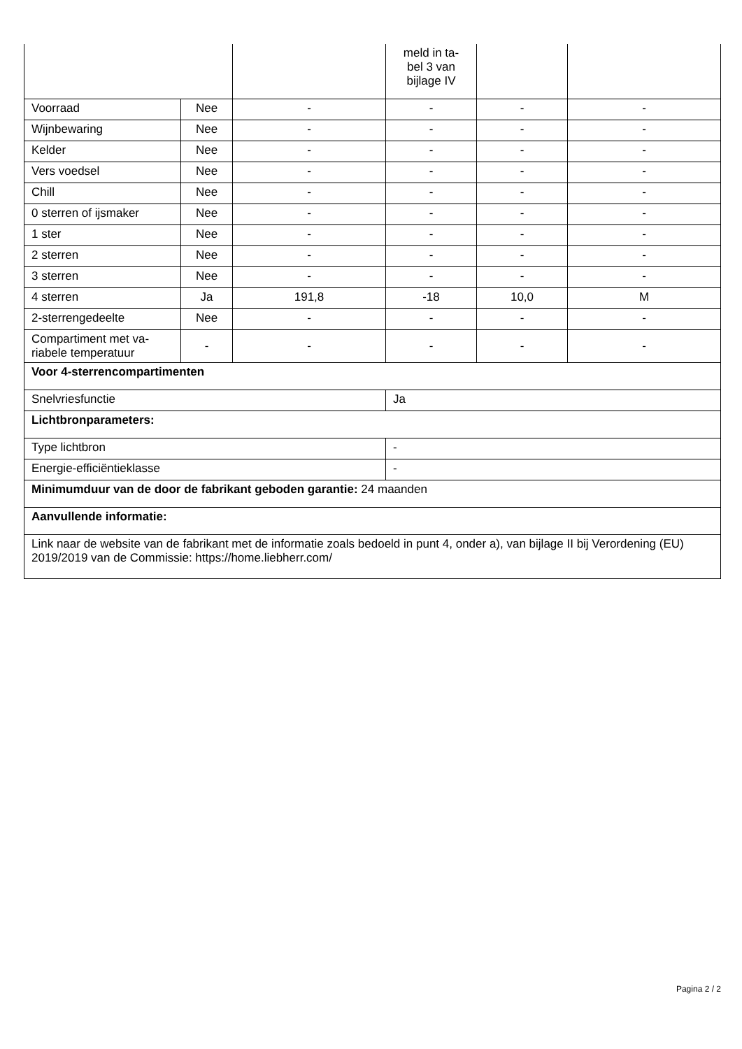| | | | meld in ta- bel 3 van bijlage IV | | |
| Voorraad | Nee | - | - | - | - |
| Wijnbewaring | Nee | - | - | - | - |
| Kelder | Nee | - | - | - | - |
| Vers voedsel | Nee | - | - | - | - |
| Chill | Nee | - | - | - | - |
| 0 sterren of ijsmaker | Nee | - | - | - | - |
| 1 ster | Nee | - | - | - | - |
| 2 sterren | Nee | - | - | - | - |
| 3 sterren | Nee | - | - | - | - |
| 4 sterren | Ja | 191,8 | -18 | 10,0 | M |
| 2-sterrengedeelte | Nee | - | - | - | - |
| Compartiment met va- riabele temperatuur | - | - | - | - | - |
| Voor 4-sterrencompartimenten | | | | | |
| Snelvriesfunctie | | | Ja | | |
| Lichtbronparameters: | | | | | |
| Type lichtbron | | | - | | |
| Energie-efficiëntieklasse | | | - | | |
| Minimumduur van de door de fabrikant geboden garantie: 24 maanden | | | | | |
| Aanvullende informatie: | | | | | |
| Link naar de website van de fabrikant met de informatie zoals bedoeld in punt 4, onder a), van bijlage II bij Verordening (EU) 2019/2019 van de Commissie: https://home.liebherr.com/ | | | | | |
Pagina 2 / 2